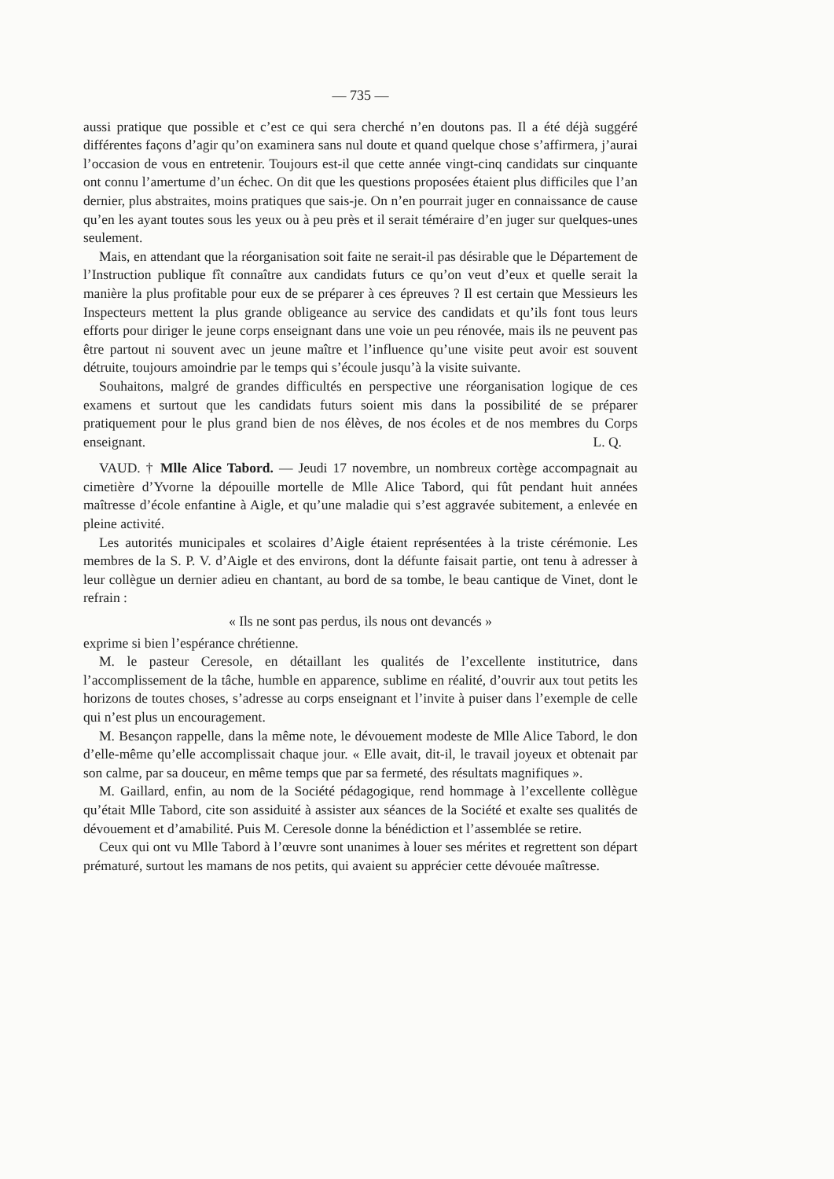— 735 —
aussi pratique que possible et c’est ce qui sera cherché n’en doutons pas. Il a été déjà suggéré différentes façons d’agir qu’on examinera sans nul doute et quand quelque chose s’affirmera, j’aurai l’occasion de vous en entretenir. Toujours est-il que cette année vingt-cinq candidats sur cinquante ont connu l’amertume d’un échec. On dit que les questions proposées étaient plus difficiles que l’an dernier, plus abstraites, moins pratiques que sais-je. On n’en pourrait juger en connaissance de cause qu’en les ayant toutes sous les yeux ou à peu près et il serait téméraire d’en juger sur quelques-unes seulement.
Mais, en attendant que la réorganisation soit faite ne serait-il pas désirable que le Département de l’Instruction publique fît connaître aux candidats futurs ce qu’on veut d’eux et quelle serait la manière la plus profitable pour eux de se préparer à ces épreuves ? Il est certain que Messieurs les Inspecteurs mettent la plus grande obligeance au service des candidats et qu’ils font tous leurs efforts pour diriger le jeune corps enseignant dans une voie un peu rénovée, mais ils ne peuvent pas être partout ni souvent avec un jeune maître et l’influence qu’une visite peut avoir est souvent détruite, toujours amoindrie par le temps qui s’écoule jusqu’à la visite suivante.
Souhaitons, malgré de grandes difficultés en perspective une réorganisation logique de ces examens et surtout que les candidats futurs soient mis dans la possibilité de se préparer pratiquement pour le plus grand bien de nos élèves, de nos écoles et de nos membres du Corps enseignant. L. Q.
VAUD. † Mlle Alice Tabord. — Jeudi 17 novembre, un nombreux cortège accompagnait au cimetière d’Yvorne la dépouille mortelle de Mlle Alice Tabord, qui fût pendant huit années maîtresse d’école enfantine à Aigle, et qu’une maladie qui s’est aggravée subitement, a enlevée en pleine activité.
Les autorités municipales et scolaires d’Aigle étaient représentées à la triste cérémonie. Les membres de la S. P. V. d’Aigle et des environs, dont la défunte faisait partie, ont tenu à adresser à leur collègue un dernier adieu en chantant, au bord de sa tombe, le beau cantique de Vinet, dont le refrain :
« Ils ne sont pas perdus, ils nous ont devancés »
exprime si bien l’espérance chrétienne.
M. le pasteur Ceresole, en détaillant les qualités de l’excellente institutrice, dans l’accomplissement de la tâche, humble en apparence, sublime en réalité, d’ouvrir aux tout petits les horizons de toutes choses, s’adresse au corps enseignant et l’invite à puiser dans l’exemple de celle qui n’est plus un encouragement.
M. Besançon rappelle, dans la même note, le dévouement modeste de Mlle Alice Tabord, le don d’elle-même qu’elle accomplissait chaque jour. « Elle avait, dit-il, le travail joyeux et obtenait par son calme, par sa douceur, en même temps que par sa fermeté, des résultats magnifiques ».
M. Gaillard, enfin, au nom de la Société pédagogique, rend hommage à l’excellente collègue qu’était Mlle Tabord, cite son assiduité à assister aux séances de la Société et exalte ses qualités de dévouement et d’amabilité. Puis M. Ceresole donne la bénédiction et l’assemblée se retire.
Ceux qui ont vu Mlle Tabord à l’œuvre sont unanimes à louer ses mérites et regrettent son départ prématuré, surtout les mamans de nos petits, qui avaient su apprécier cette dévouée maîtresse.